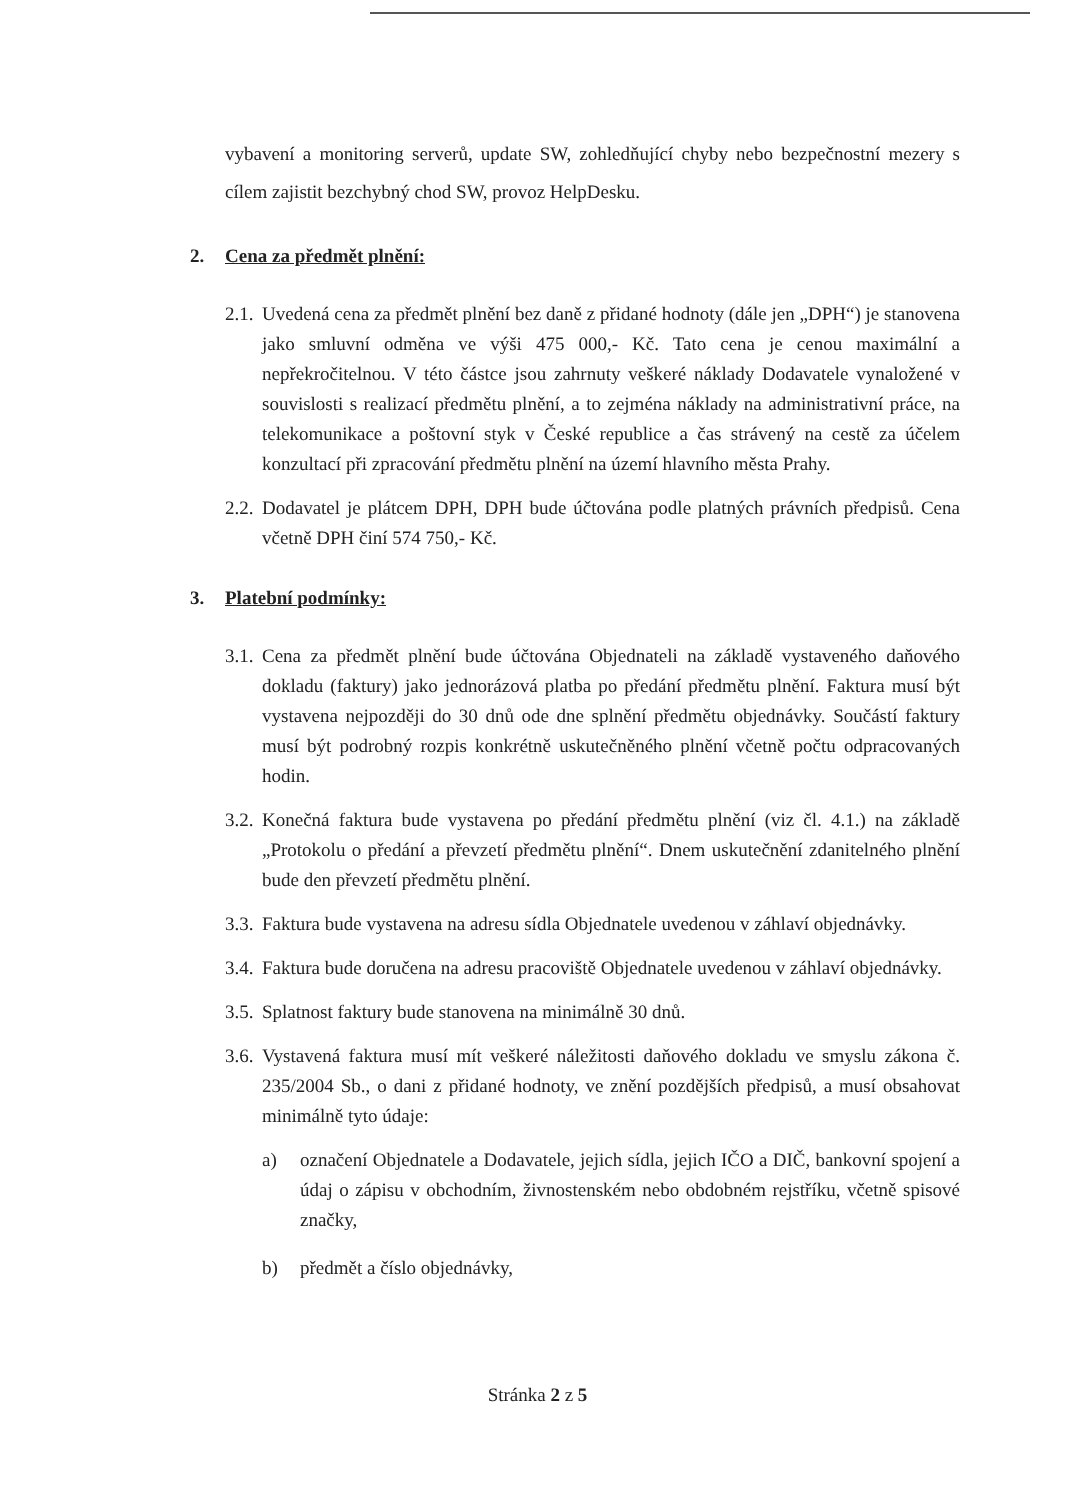vybavení a monitoring serverů, update SW, zohledňující chyby nebo bezpečnostní mezery s cílem zajistit bezchybný chod SW, provoz HelpDesku.
2. Cena za předmět plnění:
2.1.
Uvedená cena za předmět plnění bez daně z přidané hodnoty (dále jen „DPH“) je stanovena jako smluvní odměna ve výši 475 000,- Kč. Tato cena je cenou maximální a nepřekročitelnou. V této částce jsou zahrnuty veškeré náklady Dodavatele vynaložené v souvislosti s realizací předmětu plnění, a to zejména náklady na administrativní práce, na telekomunikace a poštovní styk v České republice a čas strávený na cestě za účelem konzultací při zpracování předmětu plnění na území hlavního města Prahy.
2.2.
Dodavatel je plátcem DPH, DPH bude účtována podle platných právních předpisů. Cena včetně DPH činí 574 750,- Kč.
3. Platební podmínky:
3.1.
Cena za předmět plnění bude účtována Objednateli na základě vystaveného daňového dokladu (faktury) jako jednorázová platba po předání předmětu plnění. Faktura musí být vystavena nejpozději do 30 dnů ode dne splnění předmětu objednávky. Součástí faktury musí být podrobný rozpis konkrétně uskutečněného plnění včetně počtu odpracovaných hodin.
3.2.
Konečná faktura bude vystavena po předání předmětu plnění (viz čl. 4.1.) na základě „Protokolu o předání a převzetí předmětu plnění“. Dnem uskutečnění zdanitelného plnění bude den převzetí předmětu plnění.
3.3.
Faktura bude vystavena na adresu sídla Objednatele uvedenou v záhlaví objednávky.
3.4.
Faktura bude doručena na adresu pracoviště Objednatele uvedenou v záhlaví objednávky.
3.5.
Splatnost faktury bude stanovena na minimálně 30 dnů.
3.6.
Vystavená faktura musí mít veškeré náležitosti daňového dokladu ve smyslu zákona č. 235/2004 Sb., o dani z přidané hodnoty, ve znění pozdějších předpisů, a musí obsahovat minimálně tyto údaje:
a) označení Objednatele a Dodavatele, jejich sídla, jejich IČO a DIČ, bankovní spojení a údaj o zápisu v obchodním, živnostenském nebo obdobném rejstříku, včetně spisové značky,
b) předmět a číslo objednávky,
Stránka 2 z 5